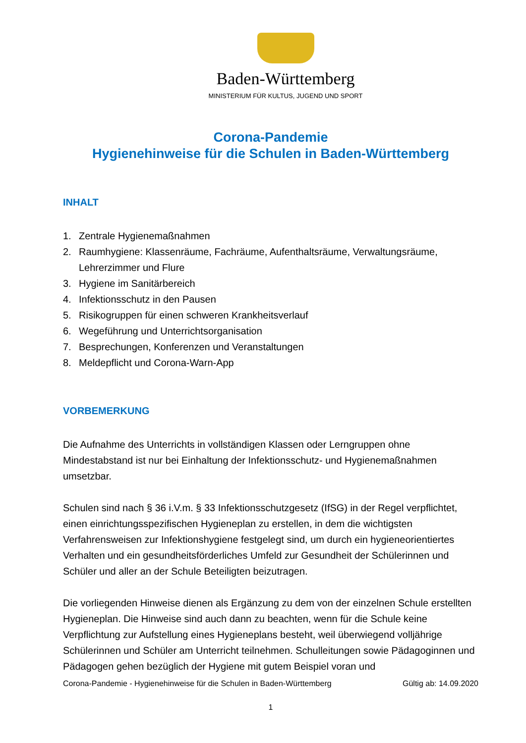Baden-Württemberg
MINISTERIUM FÜR KULTUS, JUGEND UND SPORT
Corona-Pandemie
Hygienehinweise für die Schulen in Baden-Württemberg
INHALT
1. Zentrale Hygienemaßnahmen
2. Raumhygiene: Klassenräume, Fachräume, Aufenthaltsräume, Verwaltungsräume, Lehrerzimmer und Flure
3. Hygiene im Sanitärbereich
4. Infektionsschutz in den Pausen
5. Risikogruppen für einen schweren Krankheitsverlauf
6. Wegeführung und Unterrichtsorganisation
7. Besprechungen, Konferenzen und Veranstaltungen
8. Meldepflicht und Corona-Warn-App
VORBEMERKUNG
Die Aufnahme des Unterrichts in vollständigen Klassen oder Lerngruppen ohne Mindestabstand ist nur bei Einhaltung der Infektionsschutz- und Hygienemaßnahmen umsetzbar.
Schulen sind nach § 36 i.V.m. § 33 Infektionsschutzgesetz (IfSG) in der Regel verpflichtet, einen einrichtungsspezifischen Hygieneplan zu erstellen, in dem die wichtigsten Verfahrensweisen zur Infektionshygiene festgelegt sind, um durch ein hygieneorientiertes Verhalten und ein gesundheitsförderliches Umfeld zur Gesundheit der Schülerinnen und Schüler und aller an der Schule Beteiligten beizutragen.
Die vorliegenden Hinweise dienen als Ergänzung zu dem von der einzelnen Schule erstellten Hygieneplan. Die Hinweise sind auch dann zu beachten, wenn für die Schule keine Verpflichtung zur Aufstellung eines Hygieneplans besteht, weil überwiegend volljährige Schülerinnen und Schüler am Unterricht teilnehmen. Schulleitungen sowie Pädagoginnen und Pädagogen gehen bezüglich der Hygiene mit gutem Beispiel voran und
Corona-Pandemie - Hygienehinweise für die Schulen in Baden-Württemberg Gültig ab: 14.09.2020
1